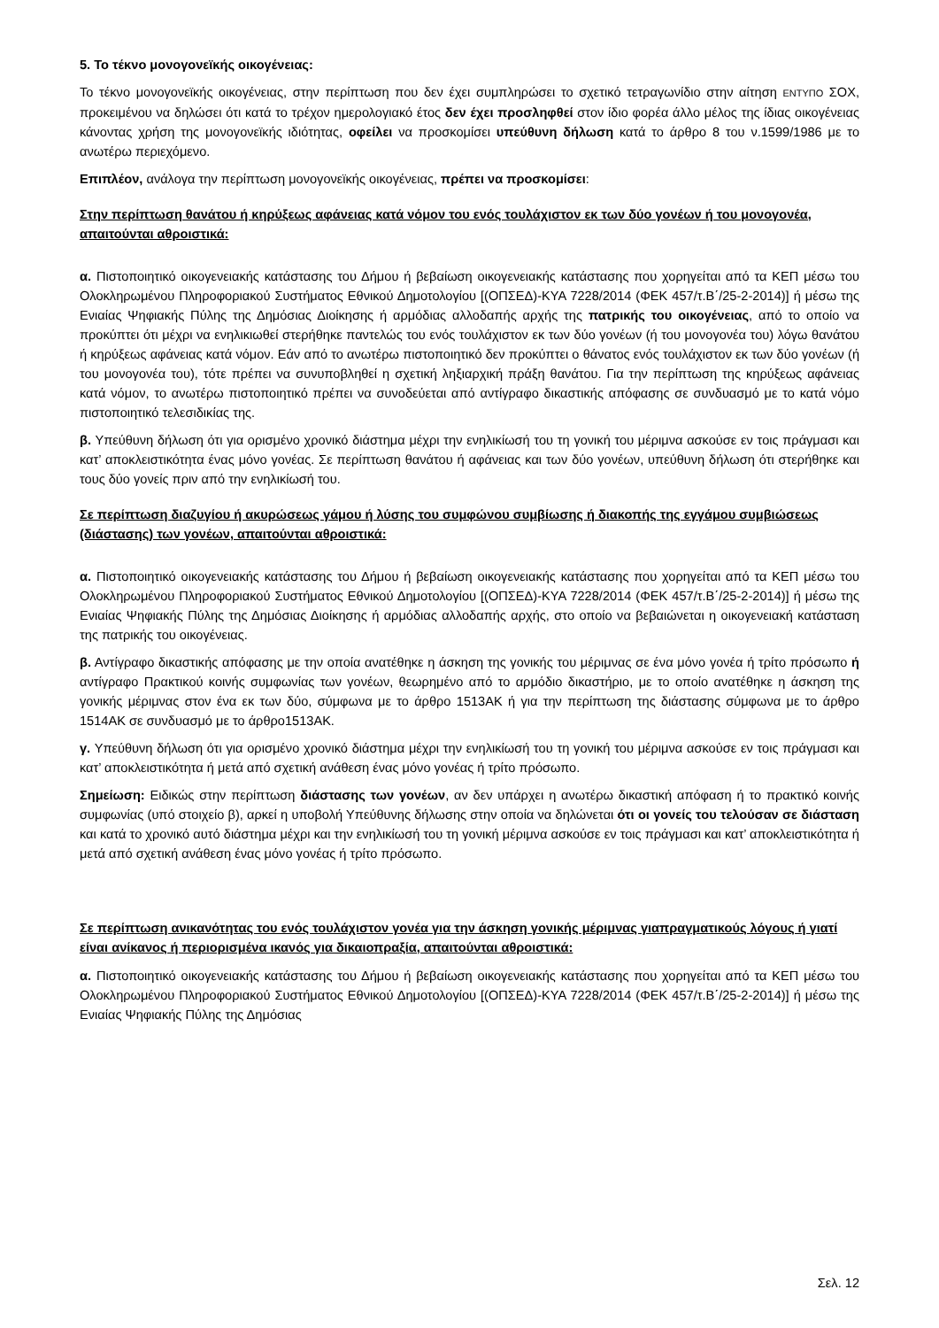5. Το τέκνο μονογονεϊκής οικογένειας:
Το τέκνο μονογονεϊκής οικογένειας, στην περίπτωση που δεν έχει συμπληρώσει το σχετικό τετραγωνίδιο στην αίτηση ΕΝΤΥΠΟ ΣΟΧ, προκειμένου να δηλώσει ότι κατά το τρέχον ημερολογιακό έτος δεν έχει προσληφθεί στον ίδιο φορέα άλλο μέλος της ίδιας οικογένειας κάνοντας χρήση της μονογονεϊκής ιδιότητας, οφείλει να προσκομίσει υπεύθυνη δήλωση κατά το άρθρο 8 του ν.1599/1986 με το ανωτέρω περιεχόμενο.
Επιπλέον, ανάλογα την περίπτωση μονογονεϊκής οικογένειας, πρέπει να προσκομίσει:
Στην περίπτωση θανάτου ή κηρύξεως αφάνειας κατά νόμον του ενός τουλάχιστον εκ των δύο γονέων ή του μονογονέα, απαιτούνται αθροιστικά:
α. Πιστοποιητικό οικογενειακής κατάστασης του Δήμου ή βεβαίωση οικογενειακής κατάστασης που χορηγείται από τα ΚΕΠ μέσω του Ολοκληρωμένου Πληροφοριακού Συστήματος Εθνικού Δημοτολογίου [(ΟΠΣΕΔ)-ΚΥΑ 7228/2014 (ΦΕΚ 457/τ.Β΄/25-2-2014)] ή μέσω της Ενιαίας Ψηφιακής Πύλης της Δημόσιας Διοίκησης ή αρμόδιας αλλοδαπής αρχής της πατρικής του οικογένειας, από το οποίο να προκύπτει ότι μέχρι να ενηλικιωθεί στερήθηκε παντελώς του ενός τουλάχιστον εκ των δύο γονέων (ή του μονογονέα του) λόγω θανάτου ή κηρύξεως αφάνειας κατά νόμον. Εάν από το ανωτέρω πιστοποιητικό δεν προκύπτει ο θάνατος ενός τουλάχιστον εκ των δύο γονέων (ή του μονογονέα του), τότε πρέπει να συνυποβληθεί η σχετική ληξιαρχική πράξη θανάτου. Για την περίπτωση της κηρύξεως αφάνειας κατά νόμον, το ανωτέρω πιστοποιητικό πρέπει να συνοδεύεται από αντίγραφο δικαστικής απόφασης σε συνδυασμό με το κατά νόμο πιστοποιητικό τελεσιδικίας της.
β. Υπεύθυνη δήλωση ότι για ορισμένο χρονικό διάστημα μέχρι την ενηλικίωσή του τη γονική του μέριμνα ασκούσε εν τοις πράγμασι και κατ’ αποκλειστικότητα ένας μόνο γονέας. Σε περίπτωση θανάτου ή αφάνειας και των δύο γονέων, υπεύθυνη δήλωση ότι στερήθηκε και τους δύο γονείς πριν από την ενηλικίωσή του.
Σε περίπτωση διαζυγίου ή ακυρώσεως γάμου ή λύσης του συμφώνου συμβίωσης ή διακοπής της εγγάμου συμβιώσεως (διάστασης) των γονέων, απαιτούνται αθροιστικά:
α. Πιστοποιητικό οικογενειακής κατάστασης του Δήμου ή βεβαίωση οικογενειακής κατάστασης που χορηγείται από τα ΚΕΠ μέσω του Ολοκληρωμένου Πληροφοριακού Συστήματος Εθνικού Δημοτολογίου [(ΟΠΣΕΔ)-ΚΥΑ 7228/2014 (ΦΕΚ 457/τ.Β΄/25-2-2014)] ή μέσω της Ενιαίας Ψηφιακής Πύλης της Δημόσιας Διοίκησης ή αρμόδιας αλλοδαπής αρχής, στο οποίο να βεβαιώνεται η οικογενειακή κατάσταση της πατρικής του οικογένειας.
β. Αντίγραφο δικαστικής απόφασης με την οποία ανατέθηκε η άσκηση της γονικής του μέριμνας σε ένα μόνο γονέα ή τρίτο πρόσωπο ή αντίγραφο Πρακτικού κοινής συμφωνίας των γονέων, θεωρημένο από το αρμόδιο δικαστήριο, με το οποίο ανατέθηκε η άσκηση της γονικής μέριμνας στον ένα εκ των δύο, σύμφωνα με το άρθρο 1513ΑΚ ή για την περίπτωση της διάστασης σύμφωνα με το άρθρο 1514ΑΚ σε συνδυασμό με το άρθρο1513ΑΚ.
γ. Υπεύθυνη δήλωση ότι για ορισμένο χρονικό διάστημα μέχρι την ενηλικίωσή του τη γονική του μέριμνα ασκούσε εν τοις πράγμασι και κατ’ αποκλειστικότητα ή μετά από σχετική ανάθεση ένας μόνο γονέας ή τρίτο πρόσωπο.
Σημείωση: Ειδικώς στην περίπτωση διάστασης των γονέων, αν δεν υπάρχει η ανωτέρω δικαστική απόφαση ή το πρακτικό κοινής συμφωνίας (υπό στοιχείο β), αρκεί η υποβολή Υπεύθυνης δήλωσης στην οποία να δηλώνεται ότι οι γονείς του τελούσαν σε διάσταση και κατά το χρονικό αυτό διάστημα μέχρι και την ενηλικίωσή του τη γονική μέριμνα ασκούσε εν τοις πράγμασι και κατ’ αποκλειστικότητα ή μετά από σχετική ανάθεση ένας μόνο γονέας ή τρίτο πρόσωπο.
Σε περίπτωση ανικανότητας του ενός τουλάχιστον γονέα για την άσκηση γονικής μέριμνας γιαπραγματικούς λόγους ή γιατί είναι ανίκανος ή περιορισμένα ικανός για δικαιοπραξία, απαιτούνται αθροιστικά:
α. Πιστοποιητικό οικογενειακής κατάστασης του Δήμου ή βεβαίωση οικογενειακής κατάστασης που χορηγείται από τα ΚΕΠ μέσω του Ολοκληρωμένου Πληροφοριακού Συστήματος Εθνικού Δημοτολογίου [(ΟΠΣΕΔ)-ΚΥΑ 7228/2014 (ΦΕΚ 457/τ.Β΄/25-2-2014)] ή μέσω της Ενιαίας Ψηφιακής Πύλης της Δημόσιας
Σελ. 12